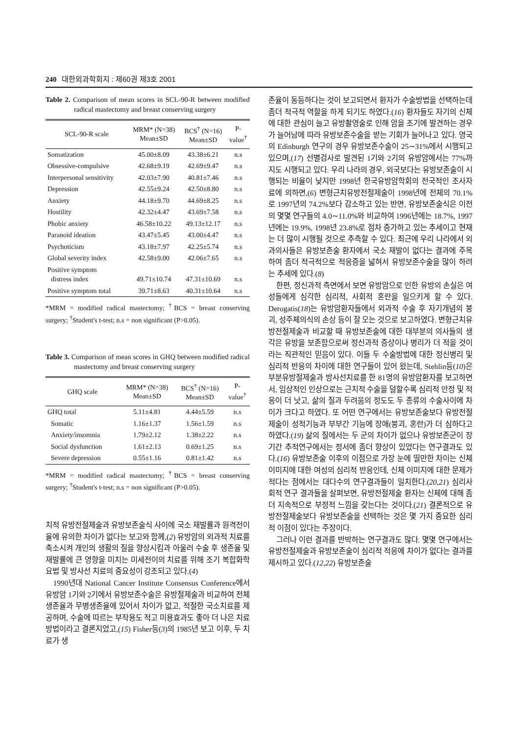240 대한외과학회지 : 제60권 제3호 2001
Table 2. Comparison of mean scores in SCL-90-R between modified radical mastectomy and breast conserving surgery
| SCL-90-R scale | MRM* (N=38) Mean±SD | BCS<sup>†</sup> (N=16) Mean±SD | P- value<sup>†</sup> |
| --- | --- | --- | --- |
| Somatization | 45.00±8.09 | 43.38±6.21 | n.s |
| Obsessive-compulsive | 42.68±9.19 | 42.69±9.47 | n.s |
| Interpersonal sensitivity | 42.03±7.90 | 40.81±7.46 | n.s |
| Depression | 42.55±9.24 | 42.50±8.80 | n.s |
| Anxiety | 44.18±9.70 | 44.69±8.25 | n.s |
| Hostility | 42.32±4.47 | 43.69±7.58 | n.s |
| Phobic anxiety | 46.58±10.22 | 49.13±12.17 | n.s |
| Paranoid ideation | 43.47±5.45 | 43.00±4.47 | n.s |
| Psychoticism | 43.18±7.97 | 42.25±5.74 | n.s |
| Global severity index | 42.58±9.00 | 42.06±7.65 | n.s |
| Positive symptom distress index | 49.71±10.74 | 47.31±10.69 | n.s |
| Positive symptom total | 39.71±8.63 | 40.31±10.64 | n.s |
*MRM = modified radical mastectomy; <sup>†</sup>BCS = breast conserving surgery; <sup>†</sup>Student's t-test; n.s = non significant (P>0.05).
Table 3. Comparison of mean scores in GHQ between modified radical mastectomy and breast conserving surgery
| GHQ scale | MRM* (N=38) Mean±SD | BCS<sup>†</sup> (N=16) Mean±SD | P- value<sup>†</sup> |
| --- | --- | --- | --- |
| GHQ total | 5.11±4.81 | 4.44±5.59 | n.s |
| Somatic | 1.16±1.37 | 1.56±1.59 | n.s |
| Anxiety/insomnia | 1.79±2.12 | 1.38±2.22 | n.s |
| Social dysfunction | 1.61±2.13 | 0.69±1.25 | n.s |
| Severe depression | 0.55±1.16 | 0.81±1.42 | n.s |
*MRM = modified radical mastectomy; <sup>†</sup>BCS = breast conserving surgery; <sup>†</sup>Student's t-test; n.s = non significant (P>0.05).
치적 유방전절제술과 유방보존술식 사이에 국소 재발률과 원격전이율에 유의한 차이가 없다는 보고와 함께,(2) 유방암의 외과적 치료를 축소시켜 개인의 생활의 질을 향상시킴과 아울러 수술 후 생존율 및 재발률에 큰 영향을 미치는 미세전이의 치료를 위해 조기 복합화학 요법 및 방사선 치료의 중요성이 강조되고 있다.(4)
1990년대 National Cancer Institute Consensus Conference에서 유방암 1기와 2기에서 유방보존수술은 유방절제술과 비교하여 전체생존율과 무병생존율에 있어서 차이가 없고, 적절한 국소치료를 제공하며, 수술에 따르는 부작용도 적고 미용효과도 좋아 더 나은 치료 방법이라고 결론지었고,(15) Fisher등(3)의 1985년 보고 이후, 두 치료가 생
존율이 동등하다는 것이 보고되면서 환자가 수술방법을 선택하는데 좀더 적극적 역할을 하게 되기도 하였다.(16) 환자들도 자기의 신체에 대한 관심이 늘고 유방촬영술로 인해 암을 조기에 발견하는 경우가 늘어남에 따라 유방보존수술을 받는 기회가 늘어나고 있다. 영국의 Edinburgh 연구의 경우 유방보존수술이 25∼31%에서 시행되고 있으며,(17) 선별검사로 발견된 1기와 2기의 유방암에서는 77%까지도 시행되고 있다. 우리 나라의 경우, 외국보다는 유방보존술이 시행되는 비율이 낮지만 1998년 한국유방암학회의 전국적인 조사자료에 의하면,(6) 변형근치유방전절제술이 1998년에 전체의 70.1%로 1997년의 74.2%보다 감소하고 있는 반면, 유방보존술식은 이전의 몇몇 연구들의 4.0∼11.0%와 비교하여 1996년에는 18.7%, 1997년에는 19.9%, 1998년 23.8%로 점차 증가하고 있는 추세이고 현재는 더 많이 시행될 것으로 추측할 수 있다. 최근에 우리 나라에서 외과의사들은 유방보존술 환자에서 국소 재발이 없다는 결과에 주목하여 좀더 적극적으로 적응증을 넓혀서 유방보존수술을 많이 하려는 추세에 있다.(8)
한편, 정신과적 측면에서 보면 유방암으로 인한 유방의 손실은 여성들에게 심각한 심리적, 사회적 혼란을 일으키게 할 수 있다. Derogatis(18)는 유방암환자들에서 외과적 수술 후 자기개념의 붕괴, 성주체의식의 손상 등이 잘 오는 것으로 보고하였다. 변형근치유방전절제술과 비교할 때 유방보존술에 대한 대부분의 의사들의 생각은 유방을 보존함으로써 정신과적 증상이나 병리가 더 적을 것이라는 직관적인 믿음이 있다. 이들 두 수술방법에 대한 정신병리 및 심리적 반응의 차이에 대한 연구들이 있어 왔는데, Stehlin등(10)은 부분유방절제술과 방사선치료를 한 81명의 유방암환자를 보고하면서, 임상적인 인상으로는 근치적 수술을 덜할수록 심리적 안정 및 적응이 더 낫고, 삶의 질과 두려움의 정도도 두 종류의 수술사이에 차이가 크다고 하였다. 또 어떤 연구에서는 유방보존술보다 유방전절제술이 성적기능과 부부간 기능에 장애(붕괴, 혼란)가 더 심하다고 하였다.(19) 삶의 질에서는 두 군의 차이가 없으나 유방보존군이 장기간 추적연구에서는 정서에 좀더 향상이 있었다는 연구결과도 있다.(16) 유방보존술 이후의 이점으로 가장 눈에 띨만한 차이는 신체 이미지에 대한 여성의 심리적 반응인데, 신체 이미지에 대한 문제가 적다는 점에서는 대다수의 연구결과들이 일치한다.(20,21) 심리사회적 연구 결과들을 살펴보면, 유방전절제술 환자는 신체에 대해 좀더 지속적으로 부정적 느낌을 갖는다는 것이다.(21) 결론적으로 유방전절제술보다 유방보존술을 선택하는 것은 몇 가지 중요한 심리적 이점이 있다는 주장이다.
그러나 이런 결과를 반박하는 연구결과도 많다. 몇몇 연구에서는 유방전절제술과 유방보존술이 심리적 적응에 차이가 없다는 결과를 제시하고 있다.(12,22) 유방보존술